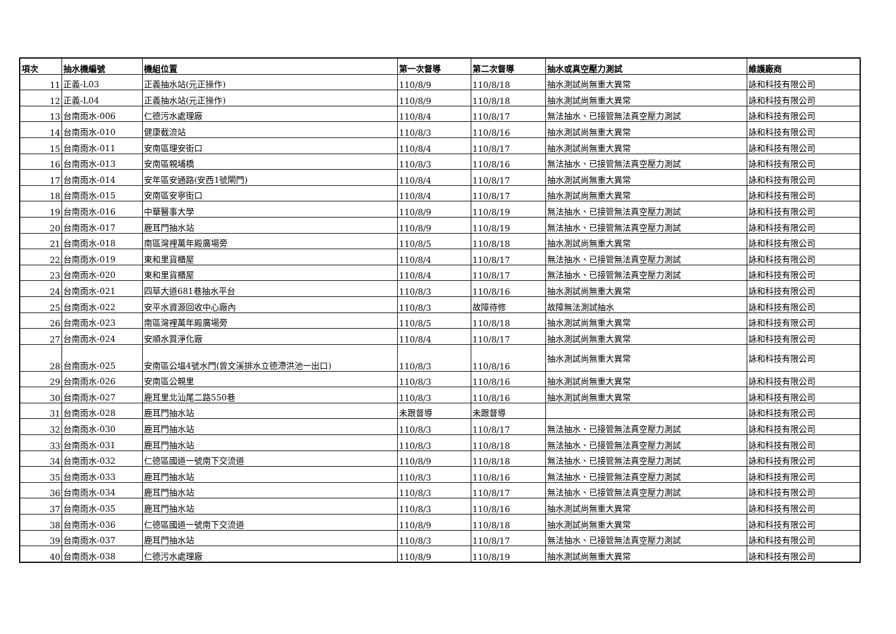| 項次 | 抽水機編號 | 機組位置 | 第一次督導 | 第二次督導 | 抽水或真空壓力測試 | 維護廠商 |
| --- | --- | --- | --- | --- | --- | --- |
| 11 | 正義-L03 | 正義抽水站(元正操作) | 110/8/9 | 110/8/18 | 抽水測試尚無重大異常 | 詠和科技有限公司 |
| 12 | 正義-L04 | 正義抽水站(元正操作) | 110/8/9 | 110/8/18 | 抽水測試尚無重大異常 | 詠和科技有限公司 |
| 13 | 台南雨水-006 | 仁德污水處理廠 | 110/8/4 | 110/8/17 | 無法抽水、已接管無法真空壓力測試 | 詠和科技有限公司 |
| 14 | 台南雨水-010 | 健康截流站 | 110/8/3 | 110/8/16 | 抽水測試尚無重大異常 | 詠和科技有限公司 |
| 15 | 台南雨水-011 | 安南區理安街口 | 110/8/4 | 110/8/17 | 抽水測試尚無重大異常 | 詠和科技有限公司 |
| 16 | 台南雨水-013 | 安南區親埔橋 | 110/8/3 | 110/8/16 | 無法抽水、已接管無法真空壓力測試 | 詠和科技有限公司 |
| 17 | 台南雨水-014 | 安年區安通路(安西1號閘門) | 110/8/4 | 110/8/17 | 抽水測試尚無重大異常 | 詠和科技有限公司 |
| 18 | 台南雨水-015 | 安南區安寧街口 | 110/8/4 | 110/8/17 | 抽水測試尚無重大異常 | 詠和科技有限公司 |
| 19 | 台南雨水-016 | 中華醫事大學 | 110/8/9 | 110/8/19 | 無法抽水、已接管無法真空壓力測試 | 詠和科技有限公司 |
| 20 | 台南雨水-017 | 鹿耳門抽水站 | 110/8/9 | 110/8/19 | 無法抽水、已接管無法真空壓力測試 | 詠和科技有限公司 |
| 21 | 台南雨水-018 | 南區灣裡萬年殿廣場旁 | 110/8/5 | 110/8/18 | 抽水測試尚無重大異常 | 詠和科技有限公司 |
| 22 | 台南雨水-019 | 東和里貨櫃屋 | 110/8/4 | 110/8/17 | 無法抽水、已接管無法真空壓力測試 | 詠和科技有限公司 |
| 23 | 台南雨水-020 | 東和里貨櫃屋 | 110/8/4 | 110/8/17 | 無法抽水、已接管無法真空壓力測試 | 詠和科技有限公司 |
| 24 | 台南雨水-021 | 四草大道681巷抽水平台 | 110/8/3 | 110/8/16 | 抽水測試尚無重大異常 | 詠和科技有限公司 |
| 25 | 台南雨水-022 | 安平水資源回收中心廠內 | 110/8/3 | 故障待修 | 故障無法測試抽水 | 詠和科技有限公司 |
| 26 | 台南雨水-023 | 南區灣裡萬年殿廣場旁 | 110/8/5 | 110/8/18 | 抽水測試尚無重大異常 | 詠和科技有限公司 |
| 27 | 台南雨水-024 | 安順水質淨化廠 | 110/8/4 | 110/8/17 | 抽水測試尚無重大異常 | 詠和科技有限公司 |
| 28 | 台南雨水-025 | 安南區公塭4號水門(曾文溪排水立德滯洪池一出口) | 110/8/3 | 110/8/16 | 抽水測試尚無重大異常 | 詠和科技有限公司 |
| 29 | 台南雨水-026 | 安南區公親里 | 110/8/3 | 110/8/16 | 抽水測試尚無重大異常 | 詠和科技有限公司 |
| 30 | 台南雨水-027 | 鹿耳里北汕尾二路550巷 | 110/8/3 | 110/8/16 | 抽水測試尚無重大異常 | 詠和科技有限公司 |
| 31 | 台南雨水-028 | 鹿耳門抽水站 | 未跟督導 | 未跟督導 | | 詠和科技有限公司 |
| 32 | 台南雨水-030 | 鹿耳門抽水站 | 110/8/3 | 110/8/17 | 無法抽水、已接管無法真空壓力測試 | 詠和科技有限公司 |
| 33 | 台南雨水-031 | 鹿耳門抽水站 | 110/8/3 | 110/8/18 | 無法抽水、已接管無法真空壓力測試 | 詠和科技有限公司 |
| 34 | 台南雨水-032 | 仁德區國道一號南下交流道 | 110/8/9 | 110/8/18 | 無法抽水、已接管無法真空壓力測試 | 詠和科技有限公司 |
| 35 | 台南雨水-033 | 鹿耳門抽水站 | 110/8/3 | 110/8/16 | 無法抽水、已接管無法真空壓力測試 | 詠和科技有限公司 |
| 36 | 台南雨水-034 | 鹿耳門抽水站 | 110/8/3 | 110/8/17 | 無法抽水、已接管無法真空壓力測試 | 詠和科技有限公司 |
| 37 | 台南雨水-035 | 鹿耳門抽水站 | 110/8/3 | 110/8/16 | 抽水測試尚無重大異常 | 詠和科技有限公司 |
| 38 | 台南雨水-036 | 仁德區國道一號南下交流道 | 110/8/9 | 110/8/18 | 抽水測試尚無重大異常 | 詠和科技有限公司 |
| 39 | 台南雨水-037 | 鹿耳門抽水站 | 110/8/3 | 110/8/17 | 無法抽水、已接管無法真空壓力測試 | 詠和科技有限公司 |
| 40 | 台南雨水-038 | 仁德污水處理廠 | 110/8/9 | 110/8/19 | 抽水測試尚無重大異常 | 詠和科技有限公司 |